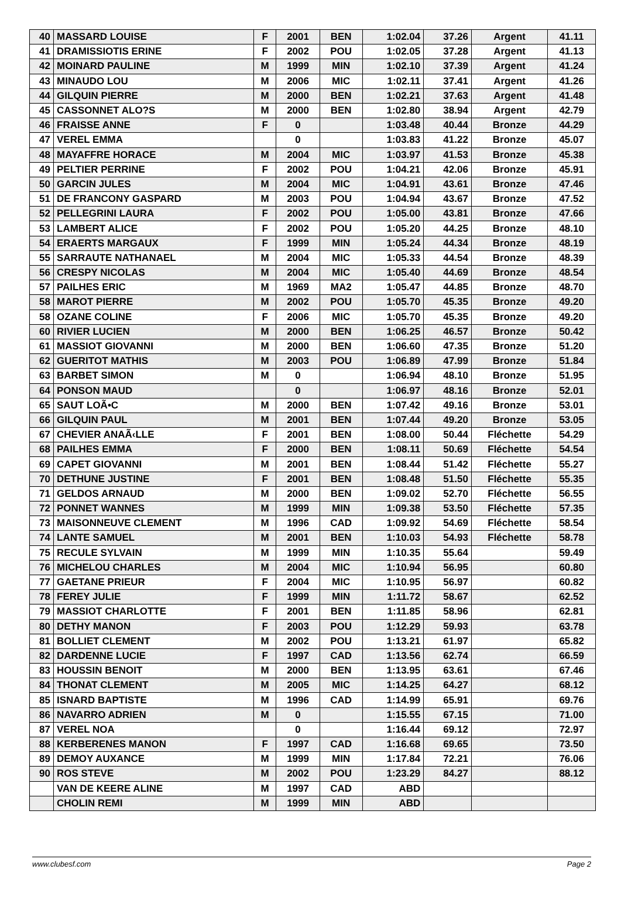| 40 | MASSARD LOUISE | F | 2001 | BEN | 1:02.04 | 37.26 | Argent | 41.11 |
| 41 | DRAMISSIOTIS ERINE | F | 2002 | POU | 1:02.05 | 37.28 | Argent | 41.13 |
| 42 | MOINARD PAULINE | M | 1999 | MIN | 1:02.10 | 37.39 | Argent | 41.24 |
| 43 | MINAUDO LOU | M | 2006 | MIC | 1:02.11 | 37.41 | Argent | 41.26 |
| 44 | GILQUIN PIERRE | M | 2000 | BEN | 1:02.21 | 37.63 | Argent | 41.48 |
| 45 | CASSONNET ALO?S | M | 2000 | BEN | 1:02.80 | 38.94 | Argent | 42.79 |
| 46 | FRAISSE ANNE | F | 0 | | 1:03.48 | 40.44 | Bronze | 44.29 |
| 47 | VEREL EMMA | | 0 | | 1:03.83 | 41.22 | Bronze | 45.07 |
| 48 | MAYAFFRE HORACE | M | 2004 | MIC | 1:03.97 | 41.53 | Bronze | 45.38 |
| 49 | PELTIER PERRINE | F | 2002 | POU | 1:04.21 | 42.06 | Bronze | 45.91 |
| 50 | GARCIN JULES | M | 2004 | MIC | 1:04.91 | 43.61 | Bronze | 47.46 |
| 51 | DE FRANCONY GASPARD | M | 2003 | POU | 1:04.94 | 43.67 | Bronze | 47.52 |
| 52 | PELLEGRINI LAURA | F | 2002 | POU | 1:05.00 | 43.81 | Bronze | 47.66 |
| 53 | LAMBERT ALICE | F | 2002 | POU | 1:05.20 | 44.25 | Bronze | 48.10 |
| 54 | ERAERTS MARGAUX | F | 1999 | MIN | 1:05.24 | 44.34 | Bronze | 48.19 |
| 55 | SARRAUTE NATHANAEL | M | 2004 | MIC | 1:05.33 | 44.54 | Bronze | 48.39 |
| 56 | CRESPY NICOLAS | M | 2004 | MIC | 1:05.40 | 44.69 | Bronze | 48.54 |
| 57 | PAILHES ERIC | M | 1969 | MA2 | 1:05.47 | 44.85 | Bronze | 48.70 |
| 58 | MAROT PIERRE | M | 2002 | POU | 1:05.70 | 45.35 | Bronze | 49.20 |
| 58 | OZANE COLINE | F | 2006 | MIC | 1:05.70 | 45.35 | Bronze | 49.20 |
| 60 | RIVIER LUCIEN | M | 2000 | BEN | 1:06.25 | 46.57 | Bronze | 50.42 |
| 61 | MASSIOT GIOVANNI | M | 2000 | BEN | 1:06.60 | 47.35 | Bronze | 51.20 |
| 62 | GUERITOT MATHIS | M | 2003 | POU | 1:06.89 | 47.99 | Bronze | 51.84 |
| 63 | BARBET SIMON | M | 0 | | 1:06.94 | 48.10 | Bronze | 51.95 |
| 64 | PONSON MAUD | | 0 | | 1:06.97 | 48.16 | Bronze | 52.01 |
| 65 | SAUT LOÃ•C | M | 2000 | BEN | 1:07.42 | 49.16 | Bronze | 53.01 |
| 66 | GILQUIN PAUL | M | 2001 | BEN | 1:07.44 | 49.20 | Bronze | 53.05 |
| 67 | CHEVIER ANAÃ‹LLE | F | 2001 | BEN | 1:08.00 | 50.44 | Fléchette | 54.29 |
| 68 | PAILHES EMMA | F | 2000 | BEN | 1:08.11 | 50.69 | Fléchette | 54.54 |
| 69 | CAPET GIOVANNI | M | 2001 | BEN | 1:08.44 | 51.42 | Fléchette | 55.27 |
| 70 | DETHUNE JUSTINE | F | 2001 | BEN | 1:08.48 | 51.50 | Fléchette | 55.35 |
| 71 | GELDOS ARNAUD | M | 2000 | BEN | 1:09.02 | 52.70 | Fléchette | 56.55 |
| 72 | PONNET WANNES | M | 1999 | MIN | 1:09.38 | 53.50 | Fléchette | 57.35 |
| 73 | MAISONNEUVE CLEMENT | M | 1996 | CAD | 1:09.92 | 54.69 | Fléchette | 58.54 |
| 74 | LANTE SAMUEL | M | 2001 | BEN | 1:10.03 | 54.93 | Fléchette | 58.78 |
| 75 | RECULE SYLVAIN | M | 1999 | MIN | 1:10.35 | 55.64 | | 59.49 |
| 76 | MICHELOU CHARLES | M | 2004 | MIC | 1:10.94 | 56.95 | | 60.80 |
| 77 | GAETANE PRIEUR | F | 2004 | MIC | 1:10.95 | 56.97 | | 60.82 |
| 78 | FEREY JULIE | F | 1999 | MIN | 1:11.72 | 58.67 | | 62.52 |
| 79 | MASSIOT CHARLOTTE | F | 2001 | BEN | 1:11.85 | 58.96 | | 62.81 |
| 80 | DETHY MANON | F | 2003 | POU | 1:12.29 | 59.93 | | 63.78 |
| 81 | BOLLIET CLEMENT | M | 2002 | POU | 1:13.21 | 61.97 | | 65.82 |
| 82 | DARDENNE LUCIE | F | 1997 | CAD | 1:13.56 | 62.74 | | 66.59 |
| 83 | HOUSSIN BENOIT | M | 2000 | BEN | 1:13.95 | 63.61 | | 67.46 |
| 84 | THONAT CLEMENT | M | 2005 | MIC | 1:14.25 | 64.27 | | 68.12 |
| 85 | ISNARD BAPTISTE | M | 1996 | CAD | 1:14.99 | 65.91 | | 69.76 |
| 86 | NAVARRO ADRIEN | M | 0 | | 1:15.55 | 67.15 | | 71.00 |
| 87 | VEREL NOA | | 0 | | 1:16.44 | 69.12 | | 72.97 |
| 88 | KERBERENES MANON | F | 1997 | CAD | 1:16.68 | 69.65 | | 73.50 |
| 89 | DEMOY AUXANCE | M | 1999 | MIN | 1:17.84 | 72.21 | | 76.06 |
| 90 | ROS STEVE | M | 2002 | POU | 1:23.29 | 84.27 | | 88.12 |
| | VAN DE KEERE ALINE | M | 1997 | CAD | ABD | | | |
| | CHOLIN REMI | M | 1999 | MIN | ABD | | | |
www.clubesf.com Page 2